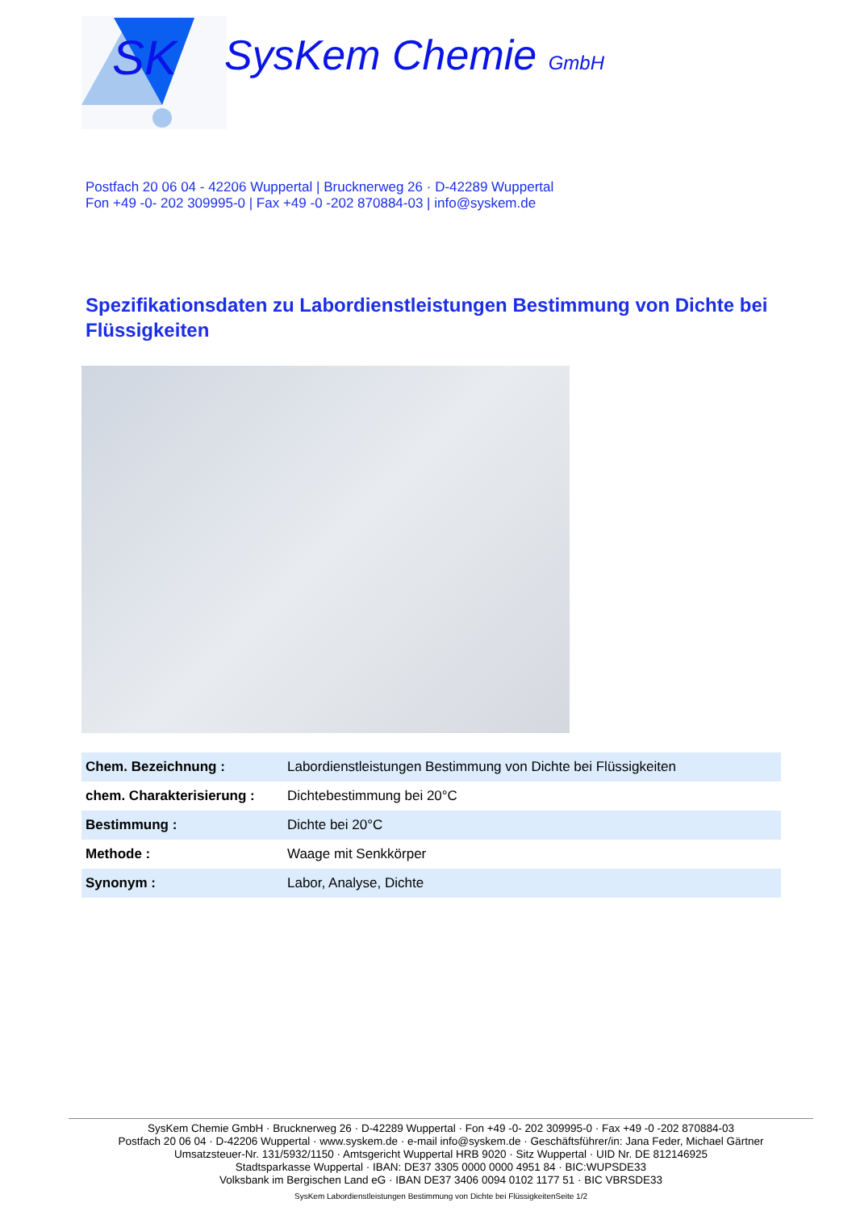SK
SysKem Chemie GmbH
Postfach 20 06 04 - 42206 Wuppertal | Brucknerweg 26 · D-42289 Wuppertal
Fon +49 -0- 202 309995-0 | Fax +49 -0 -202 870884-03 | info@syskem.de
Spezifikationsdaten zu Labordienstleistungen Bestimmung von Dichte bei Flüssigkeiten
| Chem. Bezeichnung : | Labordienstleistungen Bestimmung von Dichte bei Flüssigkeiten |
| chem. Charakterisierung : | Dichtebestimmung bei 20°C |
| Bestimmung : | Dichte bei 20°C |
| Methode : | Waage mit Senkkörper |
| Synonym : | Labor, Analyse, Dichte |
SysKem Chemie GmbH · Brucknerweg 26 · D-42289 Wuppertal · Fon +49 -0- 202 309995-0 · Fax +49 -0 -202 870884-03
Postfach 20 06 04 · D-42206 Wuppertal · www.syskem.de · e-mail info@syskem.de · Geschäftsführer/in: Jana Feder, Michael Gärtner
Umsatzsteuer-Nr. 131/5932/1150 · Amtsgericht Wuppertal HRB 9020 · Sitz Wuppertal · UID Nr. DE 812146925
Stadtsparkasse Wuppertal · IBAN: DE37 3305 0000 0000 4951 84 · BIC:WUPSDE33
Volksbank im Bergischen Land eG · IBAN DE37 3406 0094 0102 1177 51 · BIC VBRSDE33
SysKem Labordienstleistungen Bestimmung von Dichte bei FlüssigkeitenSeite 1/2